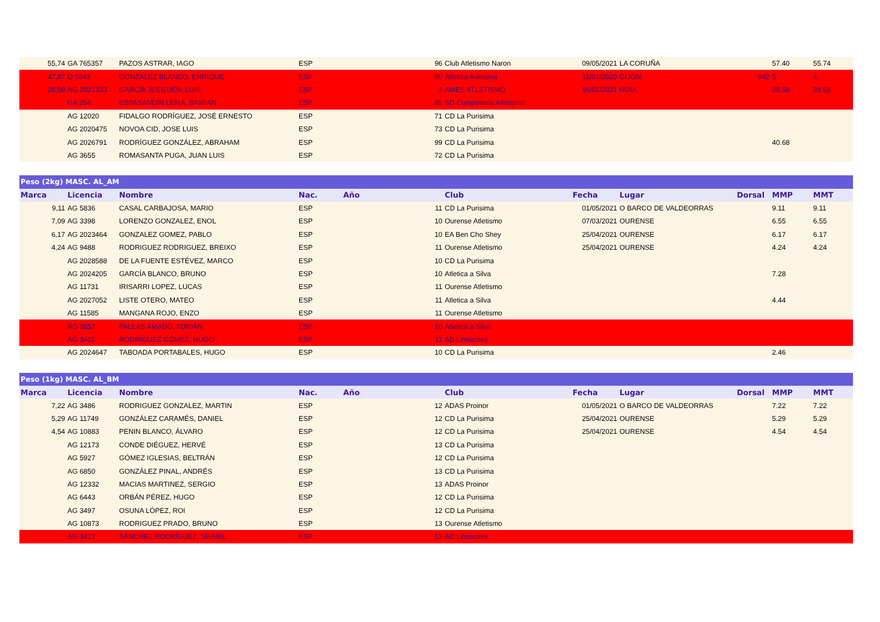| 55,74 | GA 765357 | PAZOS ASTRAR, IAGO | ESP | | 96 | Club Atletismo Naron | 09/05/2021 | LA CORUÑA | | 57.40 | 55.74 |
| 47,87 | O 5341 | GONZALEZ BLANCO, ENRIQUE | ESP | | 90 | Atletica Avilesina | 11/01/2020 | GIJÓN | 942 | 5. | 4. |
| 28,58 | AG 2021323 | GARCIA JUEGUEN, LUIS | ESP | | 3 | AMES ATLETISMO | 16/01/2021 | NOIA | | 28.58 | 28.58 |
| | GA 254 | ESPASANDÍN LEMA, DAMIAN | ESP | | 85 | SD Compostela Atletismo | | | | | |
| | AG 12020 | FIDALGO RODRÍGUEZ, JOSÉ ERNESTO | ESP | | 71 | CD La Purisima | | | | | |
| | AG 2020475 | NOVOA CID, JOSE LUIS | ESP | | 73 | CD La Purisima | | | | | |
| | AG 2026791 | RODRÍGUEZ GONZÁLEZ, ABRAHAM | ESP | | 99 | CD La Purisima | | | | 40.68 | |
| | AG 3655 | ROMASANTA PUGA, JUAN LUIS | ESP | | 72 | CD La Purisima | | | | | |
| Peso (2kg) MASC. AL_AM | | | | | | | | | | | |
| Marca | Licencia | Nombre | Nac. | Año | | Club | Fecha | Lugar | Dorsal | MMP | MMT |
| 9,11 | AG 5836 | CASAL CARBAJOSA, MARIO | ESP | | 11 | CD La Purisima | 01/05/2021 | O BARCO DE VALDEORRAS | | 9.11 | 9.11 |
| 7,09 | AG 3398 | LORENZO GONZALEZ, ENOL | ESP | | 10 | Ourense Atletismo | 07/03/2021 | OURENSE | | 6.55 | 6.55 |
| 6,17 | AG 2023464 | GONZALEZ GOMEZ, PABLO | ESP | | 10 | EA Ben Cho Shey | 25/04/2021 | OURENSE | | 6.17 | 6.17 |
| 4,24 | AG 9488 | RODRIGUEZ RODRIGUEZ, BREIXO | ESP | | 11 | Ourense Atletismo | 25/04/2021 | OURENSE | | 4.24 | 4.24 |
| | AG 2028588 | DE LA FUENTE ESTÉVEZ, MARCO | ESP | | 10 | CD La Purisima | | | | | |
| | AG 2024205 | GARCÍA BLANCO, BRUNO | ESP | | 10 | Atletica a Silva | | | | 7.28 | |
| | AG 11731 | IRISARRI LOPEZ, LUCAS | ESP | | 11 | Ourense Atletismo | | | | | |
| | AG 2027052 | LISTE OTERO, MATEO | ESP | | 11 | Atletica a Silva | | | | 4.44 | |
| | AG 11585 | MANGANA ROJO, ENZO | ESP | | 11 | Ourense Atletismo | | | | | |
| | AG 3857 | PALLAS AMADO, ADRIÁN | ESP | | 10 | Atletica a Silva | | | | | |
| | AG 3411 | RODRÍGUEZ GÓMEZ, HUGO | ESP | | 11 | AD Limiactiva | | | | | |
| | AG 2024647 | TABOADA PORTABALES, HUGO | ESP | | 10 | CD La Purisima | | | | 2.46 | |
| Peso (1kg) MASC. AL_BM | | | | | | | | | | | |
| Marca | Licencia | Nombre | Nac. | Año | | Club | Fecha | Lugar | Dorsal | MMP | MMT |
| 7,22 | AG 3486 | RODRIGUEZ GONZALEZ, MARTIN | ESP | | 12 | ADAS Proinor | 01/05/2021 | O BARCO DE VALDEORRAS | | 7.22 | 7.22 |
| 5,29 | AG 11749 | GONZÁLEZ CARAMÉS, DANIEL | ESP | | 12 | CD La Purisima | 25/04/2021 | OURENSE | | 5.29 | 5.29 |
| 4,54 | AG 10883 | PENIN BLANCO, ÁLVARO | ESP | | 12 | CD La Purisima | 25/04/2021 | OURENSE | | 4.54 | 4.54 |
| | AG 12173 | CONDE DIÉGUEZ, HERVÉ | ESP | | 13 | CD La Purisima | | | | | |
| | AG 5927 | GÓMEZ IGLESIAS, BELTRÁN | ESP | | 12 | CD La Purisima | | | | | |
| | AG 6850 | GONZÁLEZ PINAL, ANDRÉS | ESP | | 13 | CD La Purisima | | | | | |
| | AG 12332 | MACIAS MARTINEZ, SERGIO | ESP | | 13 | ADAS Proinor | | | | | |
| | AG 6443 | ORBÁN PÉREZ, HUGO | ESP | | 12 | CD La Purisima | | | | | |
| | AG 3497 | OSUNA LÓPEZ, ROI | ESP | | 12 | CD La Purisima | | | | | |
| | AG 10873 | RODRIGUEZ PRADO, BRUNO | ESP | | 13 | Ourense Atletismo | | | | | |
| | AG 3417 | SÁNCHEZ RODRÍGUEZ, SHAIEL | ESP | | 13 | AD Limiactiva | | | | | |